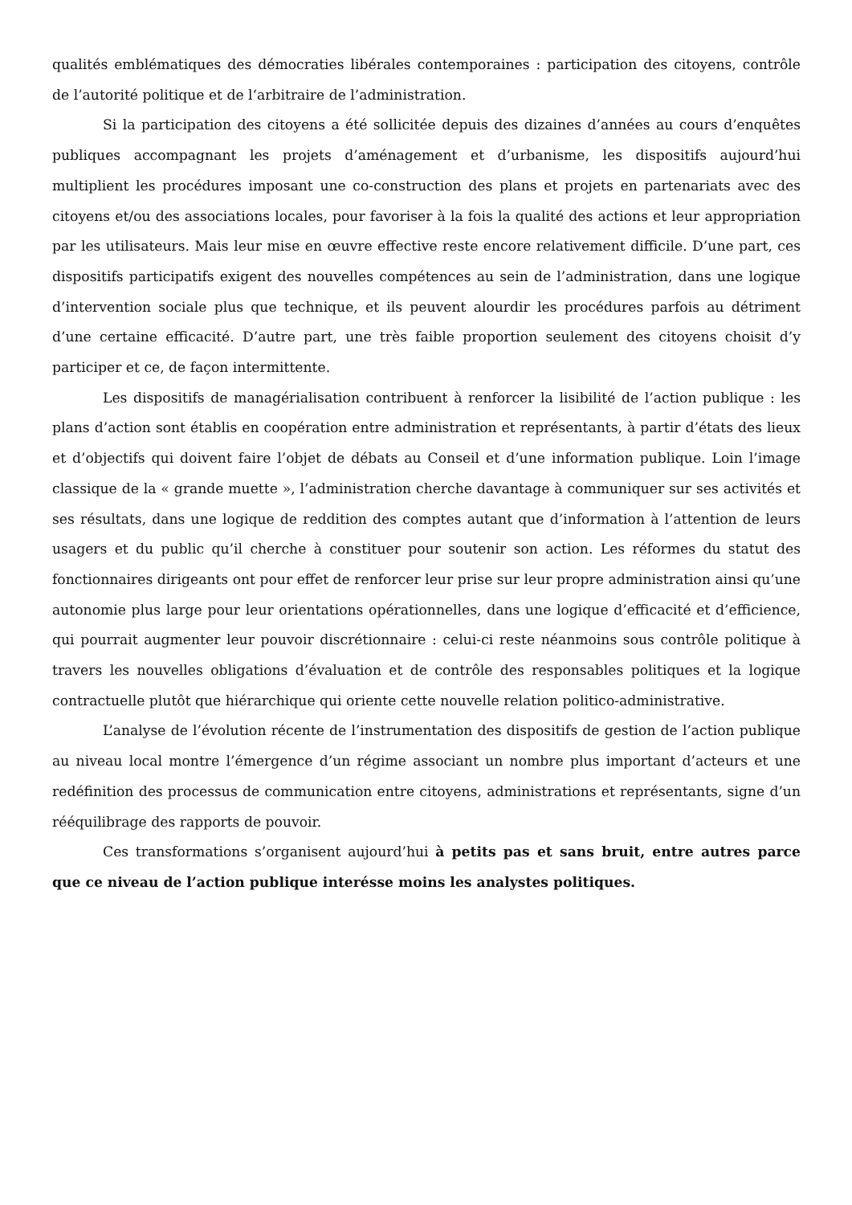qualités emblématiques des démocraties libérales contemporaines : participation des citoyens, contrôle de l’autorité politique et de l‘arbitraire de l’administration.
Si la participation des citoyens a été sollicitée depuis des dizaines d’années au cours d’enquêtes publiques accompagnant les projets d’aménagement et d’urbanisme, les dispositifs aujourd’hui multiplient les procédures imposant une co-construction des plans et projets en partenariats avec des citoyens et/ou des associations locales, pour favoriser à la fois la qualité des actions et leur appropriation par les utilisateurs. Mais leur mise en œuvre effective reste encore relativement difficile. D’une part, ces dispositifs participatifs exigent des nouvelles compétences au sein de l’administration, dans une logique d’intervention sociale plus que technique, et ils peuvent alourdir les procédures parfois au détriment d’une certaine efficacité. D’autre part, une très faible proportion seulement des citoyens choisit d’y participer et ce, de façon intermittente.
Les dispositifs de managérialisation contribuent à renforcer la lisibilité de l’action publique : les plans d’action sont établis en coopération entre administration et représentants, à partir d’états des lieux et d’objectifs qui doivent faire l’objet de débats au Conseil et d’une information publique. Loin l’image classique de la « grande muette », l’administration cherche davantage à communiquer sur ses activités et ses résultats, dans une logique de reddition des comptes autant que d’information à l’attention de leurs usagers et du public qu’il cherche à constituer pour soutenir son action. Les réformes du statut des fonctionnaires dirigeants ont pour effet de renforcer leur prise sur leur propre administration ainsi qu’une autonomie plus large pour leur orientations opérationnelles, dans une logique d’efficacité et d’efficience, qui pourrait augmenter leur pouvoir discrétionnaire : celui-ci reste néanmoins sous contrôle politique à travers les nouvelles obligations d’évaluation et de contrôle des responsables politiques et la logique contractuelle plutôt que hiérarchique qui oriente cette nouvelle relation politico-administrative.
L’analyse de l’évolution récente de l’instrumentation des dispositifs de gestion de l’action publique au niveau local montre l’émergence d’un régime associant un nombre plus important d’acteurs et une redéfinition des processus de communication entre citoyens, administrations et représentants, signe d’un rééquilibrage des rapports de pouvoir.
Ces transformations s’organisent aujourd’hui à petits pas et sans bruit, entre autres parce que ce niveau de l’action publique interésse moins les analystes politiques.